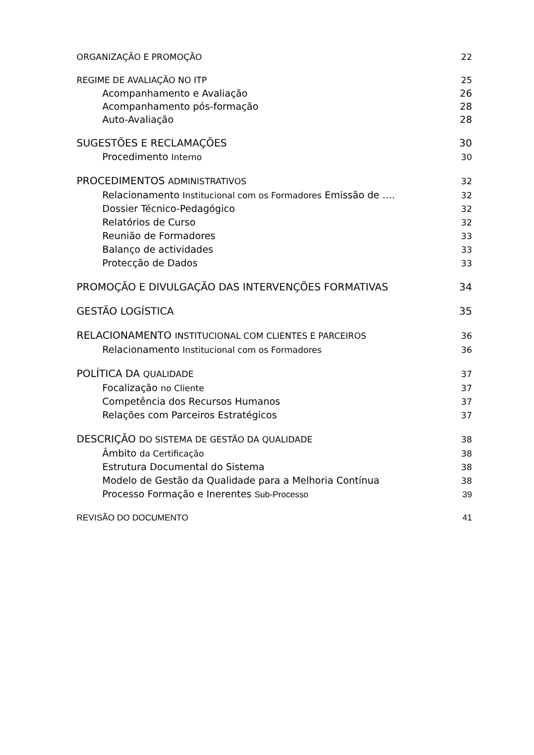ORGANIZAÇÃO E PROMOÇÃO 22
REGIME DE AVALIAÇÃO NO ITP 25
Acompanhamento e Avaliação 26
Acompanhamento pós-formação 28
Auto-Avaliação 28
SUGESTÕES E RECLAMAÇÕES 30
Procedimento Interno 30
PROCEDIMENTOS ADMINISTRATIVOS 32
Relacionamento Institucional com os Formadores Emissão de …. 32
Dossier Técnico-Pedagógico 32
Relatórios de Curso 32
Reunião de Formadores 33
Balanço de actividades 33
Protecção de Dados 33
PROMOÇÃO E DIVULGAÇÃO DAS INTERVENÇÕES FORMATIVAS 34
GESTÃO LOGÍSTICA 35
RELACIONAMENTO INSTITUCIONAL COM CLIENTES E PARCEIROS 36
Relacionamento Institucional com os Formadores 36
POLÍTICA DA QUALIDADE 37
Focalização no Cliente 37
Competência dos Recursos Humanos 37
Relações com Parceiros Estratégicos 37
DESCRIÇÃO DO SISTEMA DE GESTÃO DA QUALIDADE 38
Âmbito da Certificação 38
Estrutura Documental do Sistema 38
Modelo de Gestão da Qualidade para a Melhoria Contínua 38
Processo Formação e Inerentes Sub-Processo 39
REVISÃO DO DOCUMENTO 41